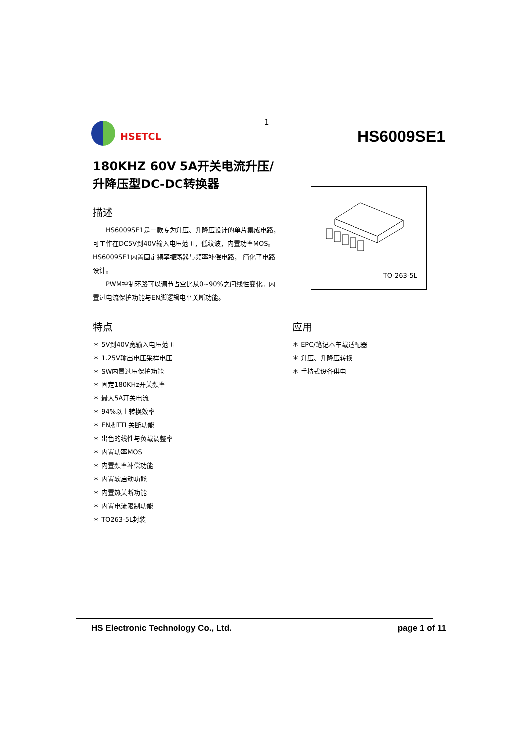HSETCL
HS6009SE1
1
180KHZ 60V 5A开关电流升压/
升降压型DC-DC转换器
描述
HS6009SE1是一款专为升压、升降压设计的单片集成电路，可工作在DC5V到40V输入电压范围，低纹波，内置功率MOS。HS6009SE1内置固定频率振荡器与频率补偿电路， 简化了电路设计。
PWM控制环路可以调节占空比从0~90%之间线性变化。内置过电流保护功能与EN脚逻辑电平关断功能。
特点
＊ 5V到40V宽输入电压范围
＊ 1.25V输出电压采样电压
＊ SW内置过压保护功能
＊ 固定180KHz开关频率
＊ 最大5A开关电流
＊ 94%以上转换效率
＊ EN脚TTL关断功能
＊ 出色的线性与负载调整率
＊ 内置功率MOS
＊ 内置频率补偿功能
＊ 内置软启动功能
＊ 内置热关断功能
＊ 内置电流限制功能
＊ TO263-5L封装
TO-263-5L
应用
＊ EPC/笔记本车载适配器
＊ 升压、升降压转换
＊ 手持式设备供电
HS Electronic Technology Co., Ltd. page 1 of 11